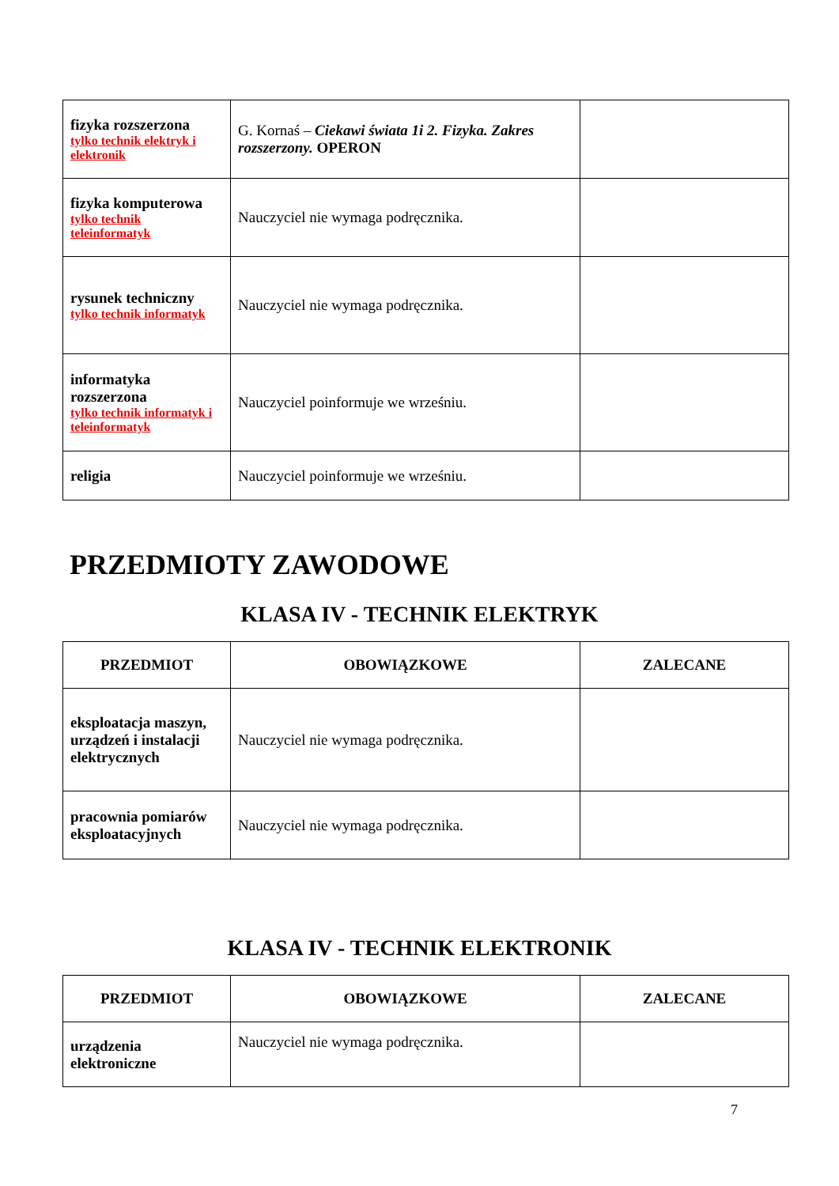| fizyka rozszerzona tylko technik elektryk i elektronik | G. Kornaś – Ciekawi świata 1i 2. Fizyka. Zakres rozszerzony. OPERON | |
| fizyka komputerowa tylko technik teleinformatyk | Nauczyciel nie wymaga podręcznika. | |
| rysunek techniczny tylko technik informatyk | Nauczyciel nie wymaga podręcznika. | |
| informatyka rozszerzona tylko technik informatyk i teleinformatyk | Nauczyciel poinformuje we wrześniu. | |
| religia | Nauczyciel poinformuje we wrześniu. | |
PRZEDMIOTY ZAWODOWE
KLASA IV - TECHNIK ELEKTRYK
| PRZEDMIOT | OBOWIĄZKOWE | ZALECANE |
| --- | --- | --- |
| eksploatacja maszyn, urządzeń i instalacji elektrycznych | Nauczyciel nie wymaga podręcznika. | |
| pracownia pomiarów eksploatacyjnych | Nauczyciel nie wymaga podręcznika. | |
KLASA IV - TECHNIK ELEKTRONIK
| PRZEDMIOT | OBOWIĄZKOWE | ZALECANE |
| --- | --- | --- |
| urządzenia elektroniczne | Nauczyciel nie wymaga podręcznika. | |
7